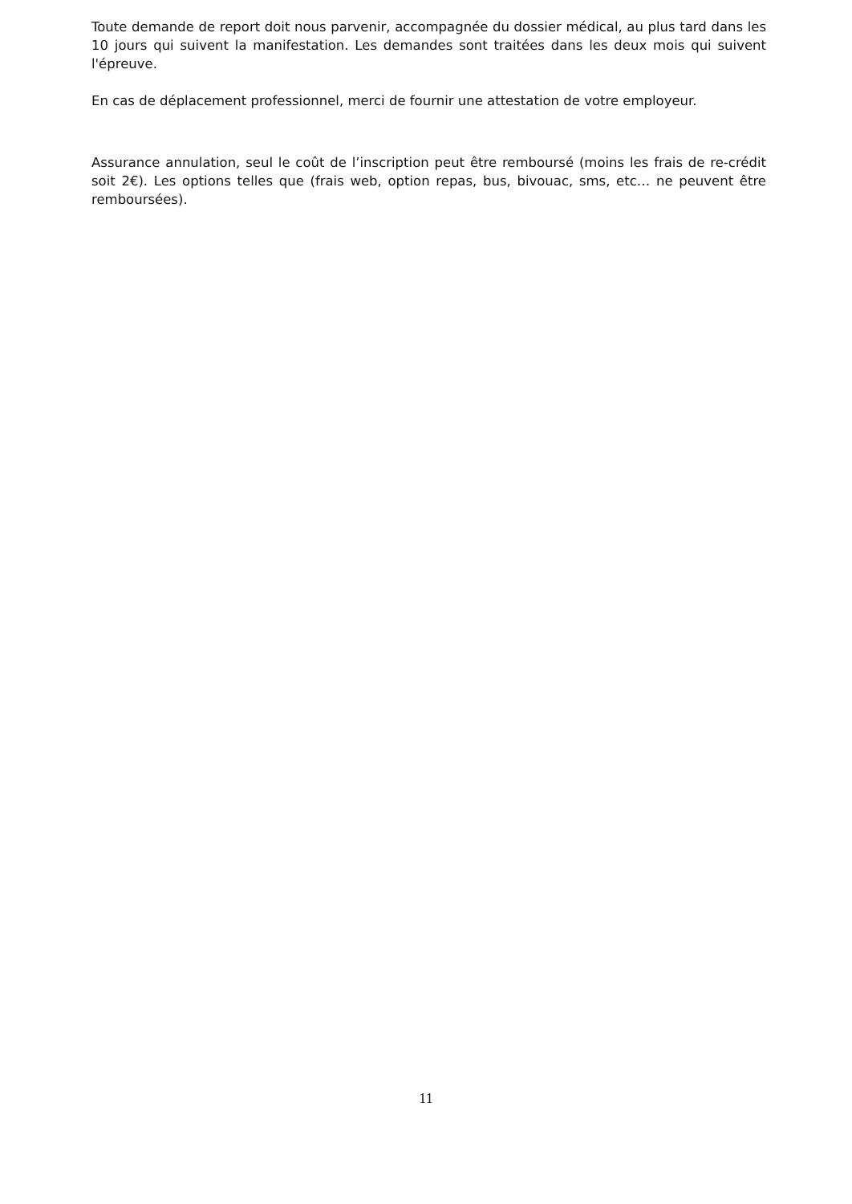Toute demande de report doit nous parvenir, accompagnée du dossier médical, au plus tard dans les 10 jours qui suivent la manifestation. Les demandes sont traitées dans les deux mois qui suivent l'épreuve.
En cas de déplacement professionnel, merci de fournir une attestation de votre employeur.
Assurance annulation, seul le coût de l’inscription peut être remboursé (moins les frais de re-crédit soit 2€). Les options telles que (frais web, option repas, bus, bivouac, sms, etc… ne peuvent être remboursées).
11